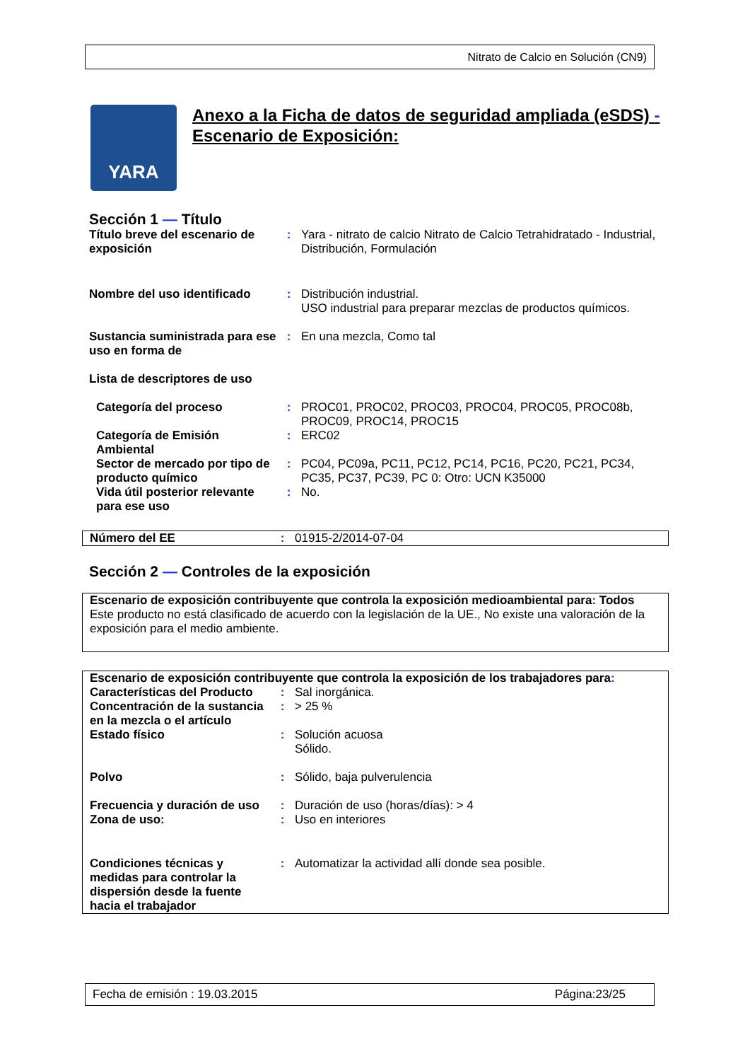Nitrato de Calcio en Solución (CN9)
YARA
Anexo a la Ficha de datos de seguridad ampliada (eSDS) -
Escenario de Exposición:
Sección 1 — Título
| Título breve del escenario de exposición | : | Yara - nitrato de calcio Nitrato de Calcio Tetrahidratado - Industrial, Distribución, Formulación |
| Nombre del uso identificado | : | Distribución industrial. USO industrial para preparar mezclas de productos químicos. |
| Sustancia suministrada para ese uso en forma de | : | En una mezcla, Como tal |
| Lista de descriptores de uso | | |
| Categoría del proceso | : | PROC01, PROC02, PROC03, PROC04, PROC05, PROC08b, PROC09, PROC14, PROC15 |
| Categoría de Emisión Ambiental | : | ERC02 |
| Sector de mercado por tipo de producto químico | : | PC04, PC09a, PC11, PC12, PC14, PC16, PC20, PC21, PC34, PC35, PC37, PC39, PC 0: Otro: UCN K35000 |
| Vida útil posterior relevante para ese uso | : | No. |
| Número del EE | : | 01915-2/2014-07-04 |
Sección 2 — Controles de la exposición
Escenario de exposición contribuyente que controla la exposición medioambiental para: Todos
Este producto no está clasificado de acuerdo con la legislación de la UE., No existe una valoración de la exposición para el medio ambiente.
Escenario de exposición contribuyente que controla la exposición de los trabajadores para:
| Características del Producto | : | Sal inorgánica. |
| Concentración de la sustancia en la mezcla o el artículo | : | > 25 % |
| Estado físico | : | Solución acuosa Sólido. |
| Polvo | : | Sólido, baja pulverulencia |
| Frecuencia y duración de uso | : | Duración de uso (horas/días): > 4 |
| Zona de uso: | : | Uso en interiores |
| Condiciones técnicas y medidas para controlar la dispersión desde la fuente hacia el trabajador | : | Automatizar la actividad allí donde sea posible. |
Fecha de emisión : 19.03.2015 Página:23/25